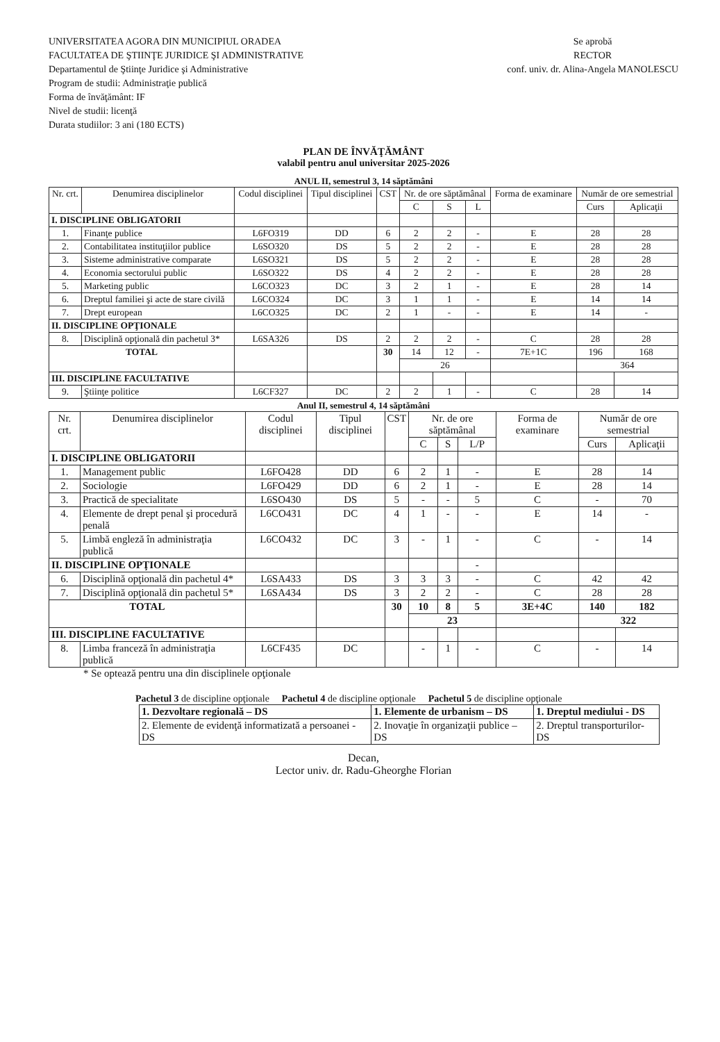UNIVERSITATEA AGORA DIN MUNICIPIUL ORADEA
FACULTATEA DE ŞTIINŢE JURIDICE ŞI ADMINISTRATIVE
Departamentul de Ştiinţe Juridice şi Administrative
Program de studii: Administraţie publică
Forma de învăţământ: IF
Nivel de studii: licenţă
Durata studiilor: 3 ani (180 ECTS)
Se aprobă
RECTOR
conf. univ. dr. Alina-Angela MANOLESCU
PLAN DE ÎNVĂŢĂMÂNT
valabil pentru anul universitar 2025-2026
ANUL II, semestrul 3, 14 săptămâni
| Nr. crt. | Denumirea disciplinelor | Codul disciplinei | Tipul disciplinei | CST | Nr. de ore săptămânal | | | Forma de examinare | Număr de ore semestrial | |
| --- | --- | --- | --- | --- | --- | --- | --- | --- | --- | --- |
| | | | | | C | S | L | | Curs | Aplicaţii |
| I. DISCIPLINE OBLIGATORII | | | | | | | | | | |
| 1. | Finanţe publice | L6FO319 | DD | 6 | 2 | 2 | - | E | 28 | 28 |
| 2. | Contabilitatea instituţiilor publice | L6SO320 | DS | 5 | 2 | 2 | - | E | 28 | 28 |
| 3. | Sisteme administrative comparate | L6SO321 | DS | 5 | 2 | 2 | - | E | 28 | 28 |
| 4. | Economia sectorului public | L6SO322 | DS | 4 | 2 | 2 | - | E | 28 | 28 |
| 5. | Marketing public | L6CO323 | DC | 3 | 2 | 1 | - | E | 28 | 14 |
| 6. | Dreptul familiei şi acte de stare civilă | L6CO324 | DC | 3 | 1 | 1 | - | E | 14 | 14 |
| 7. | Drept european | L6CO325 | DC | 2 | 1 | - | - | E | 14 | - |
| II. DISCIPLINE OPŢIONALE | | | | | | | | | | |
| 8. | Disciplină opţională din pachetul 3* | L6SA326 | DS | 2 | 2 | 2 | - | C | 28 | 28 |
| TOTAL | | | | 30 | 14 | 12 | - | 7E+1C | 196 | 168 |
| | | | | | 26 | | | | 364 | |
| III. DISCIPLINE FACULTATIVE | | | | | | | | | | |
| 9. | Ştiinţe politice | L6CF327 | DC | 2 | 2 | 1 | - | C | 28 | 14 |
Anul II, semestrul 4, 14 săptămâni
| Nr. crt. | Denumirea disciplinelor | Codul disciplinei | Tipul disciplinei | CST | Nr. de ore săptămânal | | | Forma de examinare | Număr de ore semestrial | |
| --- | --- | --- | --- | --- | --- | --- | --- | --- | --- | --- |
| | | | | | C | S | L/P | | Curs | Aplicaţii |
| I. DISCIPLINE OBLIGATORII | | | | | | | | | | |
| 1. | Management public | L6FO428 | DD | 6 | 2 | 1 | - | E | 28 | 14 |
| 2. | Sociologie | L6FO429 | DD | 6 | 2 | 1 | - | E | 28 | 14 |
| 3. | Practică de specialitate | L6SO430 | DS | 5 | - | - | 5 | C | - | 70 |
| 4. | Elemente de drept penal şi procedură penală | L6CO431 | DC | 4 | 1 | - | - | E | 14 | - |
| 5. | Limbă engleză în administraţia publică | L6CO432 | DC | 3 | - | 1 | - | C | - | 14 |
| II. DISCIPLINE OPŢIONALE | | | | | | | - | | | |
| 6. | Disciplină opţională din pachetul 4* | L6SA433 | DS | 3 | 3 | 3 | - | C | 42 | 42 |
| 7. | Disciplină opţională din pachetul 5* | L6SA434 | DS | 3 | 2 | 2 | - | C | 28 | 28 |
| TOTAL | | | | 30 | 10 | 8 | 5 | 3E+4C | 140 | 182 |
| | | | | | 23 | | | | 322 | |
| III. DISCIPLINE FACULTATIVE | | | | | | | | | | |
| 8. | Limba franceză în administraţia publică | L6CF435 | DC | | - | 1 | - | C | - | 14 |
* Se optează pentru una din disciplinele opţionale
Pachetul 3 de discipline opţionale Pachetul 4 de discipline opţionale Pachetul 5 de discipline opţionale
| 1. Dezvoltare regională – DS | 1. Elemente de urbanism – DS | 1. Dreptul mediului - DS |
| 2. Elemente de evidenţă informatizată a persoanei - DS | 2. Inovaţie în organizaţii publice – DS | 2. Dreptul transporturilor-DS |
Decan,
Lector univ. dr. Radu-Gheorghe Florian